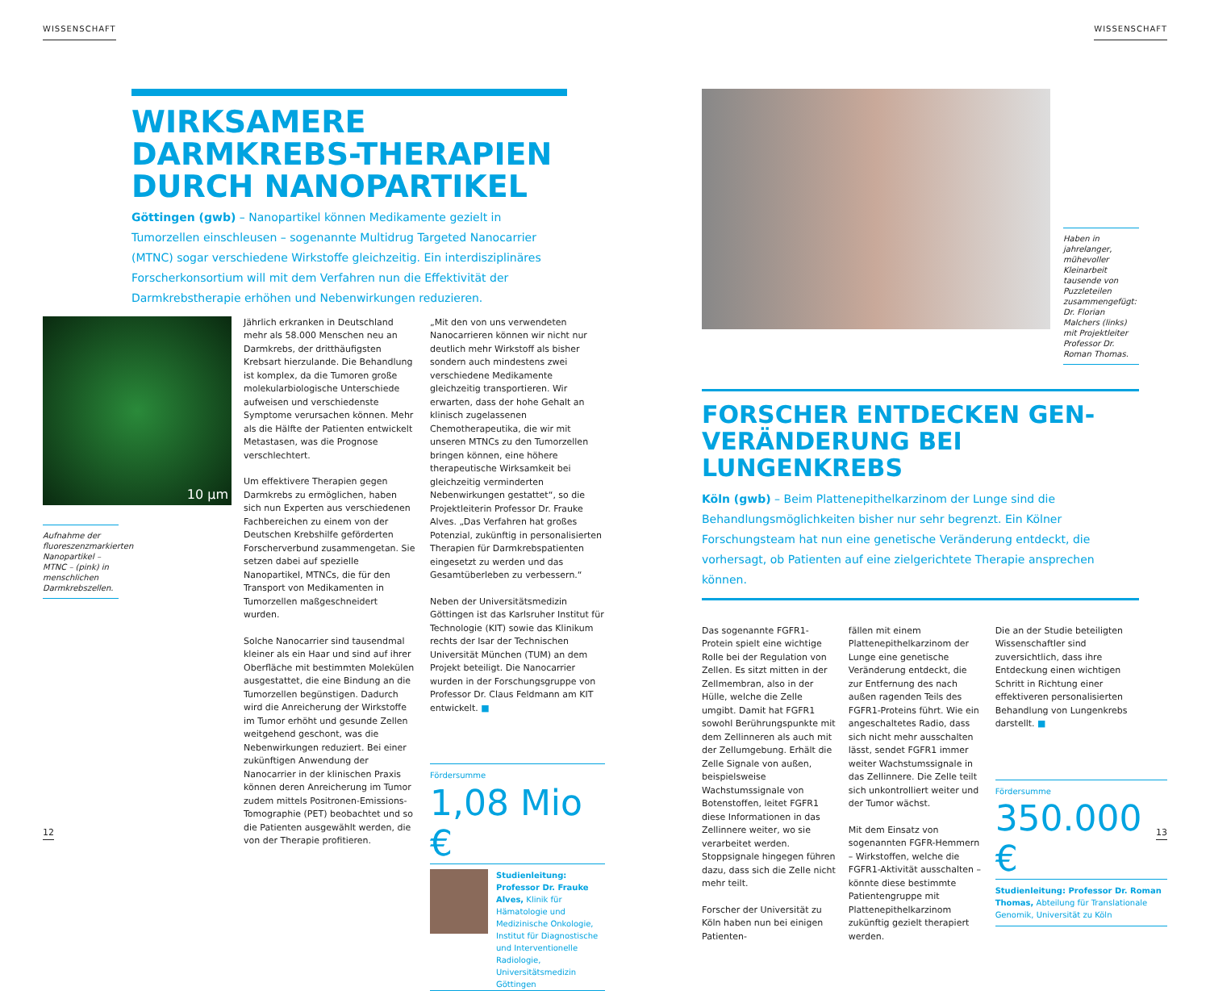WISSENSCHAFT
WIRKSAMERE DARMKREBS-THERAPIEN DURCH NANOPARTIKEL
Göttingen (gwb) – Nanopartikel können Medikamente gezielt in Tumorzellen einschleusen – sogenannte Multidrug Targeted Nanocarrier (MTNC) sogar verschiedene Wirkstoffe gleichzeitig. Ein interdisziplinäres Forscherkonsortium will mit dem Verfahren nun die Effektivität der Darmkrebstherapie erhöhen und Nebenwirkungen reduzieren.
10 µm
Aufnahme der fluoreszenzmarkierten Nanopartikel – MTNC – (pink) in menschlichen Darmkrebszellen.
Jährlich erkranken in Deutschland mehr als 58.000 Menschen neu an Darmkrebs, der dritthäufigsten Krebsart hierzulande. Die Behandlung ist komplex, da die Tumoren große molekularbiologische Unterschiede aufweisen und verschiedenste Symptome verursachen können. Mehr als die Hälfte der Patienten entwickelt Metastasen, was die Prognose verschlechtert.
Um effektivere Therapien gegen Darmkrebs zu ermöglichen, haben sich nun Experten aus verschiedenen Fachbereichen zu einem von der Deutschen Krebshilfe geförderten Forscherverbund zusammengetan. Sie setzen dabei auf spezielle Nanopartikel, MTNCs, die für den Transport von Medikamenten in Tumorzellen maßgeschneidert wurden.
Solche Nanocarrier sind tausendmal kleiner als ein Haar und sind auf ihrer Oberfläche mit bestimmten Molekülen ausgestattet, die eine Bindung an die Tumorzellen begünstigen. Dadurch wird die Anreicherung der Wirkstoffe im Tumor erhöht und gesunde Zellen weitgehend geschont, was die Nebenwirkungen reduziert. Bei einer zukünftigen Anwendung der Nanocarrier in der klinischen Praxis können deren Anreicherung im Tumor zudem mittels Positronen-Emissions-Tomographie (PET) beobachtet und so die Patienten ausgewählt werden, die von der Therapie profitieren.
„Mit den von uns verwendeten Nanocarrieren können wir nicht nur deutlich mehr Wirkstoff als bisher sondern auch mindestens zwei verschiedene Medikamente gleichzeitig transportieren. Wir erwarten, dass der hohe Gehalt an klinisch zugelassenen Chemotherapeutika, die wir mit unseren MTNCs zu den Tumorzellen bringen können, eine höhere therapeutische Wirksamkeit bei gleichzeitig verminderten Nebenwirkungen gestattet“, so die Projektleiterin Professor Dr. Frauke Alves. „Das Verfahren hat großes Potenzial, zukünftig in personalisierten Therapien für Darmkrebspatienten eingesetzt zu werden und das Gesamtüberleben zu verbessern.“
Neben der Universitätsmedizin Göttingen ist das Karlsruher Institut für Technologie (KIT) sowie das Klinikum rechts der Isar der Technischen Universität München (TUM) an dem Projekt beteiligt. Die Nanocarrier wurden in der Forschungsgruppe von Professor Dr. Claus Feldmann am KIT entwickelt. ■
Fördersumme
1,08 Mio €
Studienleitung: Professor Dr. Frauke Alves, Klinik für Hämatologie und Medizinische Onkologie, Institut für Diagnostische und Interventionelle Radiologie, Universitätsmedizin Göttingen
12
WISSENSCHAFT
Haben in jahrelanger, mühevoller Kleinarbeit tausende von Puzzleteilen zusammengefügt: Dr. Florian Malchers (links) mit Projektleiter Professor Dr. Roman Thomas.
FORSCHER ENTDECKEN GEN-VERÄNDERUNG BEI LUNGENKREBS
Köln (gwb) – Beim Plattenepithelkarzinom der Lunge sind die Behandlungsmöglichkeiten bisher nur sehr begrenzt. Ein Kölner Forschungsteam hat nun eine genetische Veränderung entdeckt, die vorhersagt, ob Patienten auf eine zielgerichtete Therapie ansprechen können.
Das sogenannte FGFR1-Protein spielt eine wichtige Rolle bei der Regulation von Zellen. Es sitzt mitten in der Zellmembran, also in der Hülle, welche die Zelle umgibt. Damit hat FGFR1 sowohl Berührungspunkte mit dem Zellinneren als auch mit der Zellumgebung. Erhält die Zelle Signale von außen, beispielsweise Wachstumssignale von Botenstoffen, leitet FGFR1 diese Informationen in das Zellinnere weiter, wo sie verarbeitet werden. Stoppsignale hingegen führen dazu, dass sich die Zelle nicht mehr teilt.
Forscher der Universität zu Köln haben nun bei einigen Patienten-
fällen mit einem Plattenepithelkarzinom der Lunge eine genetische Veränderung entdeckt, die zur Entfernung des nach außen ragenden Teils des FGFR1-Proteins führt. Wie ein angeschaltetes Radio, dass sich nicht mehr ausschalten lässt, sendet FGFR1 immer weiter Wachstumssignale in das Zellinnere. Die Zelle teilt sich unkontrolliert weiter und der Tumor wächst.
Mit dem Einsatz von sogenannten FGFR-Hemmern – Wirkstoffen, welche die FGFR1-Aktivität ausschalten – könnte diese bestimmte Patientengruppe mit Plattenepithelkarzinom zukünftig gezielt therapiert werden.
Die an der Studie beteiligten Wissenschaftler sind zuversichtlich, dass ihre Entdeckung einen wichtigen Schritt in Richtung einer effektiveren personalisierten Behandlung von Lungenkrebs darstellt. ■
Fördersumme
350.000 €
Studienleitung: Professor Dr. Roman Thomas, Abteilung für Translationale Genomik, Universität zu Köln
13